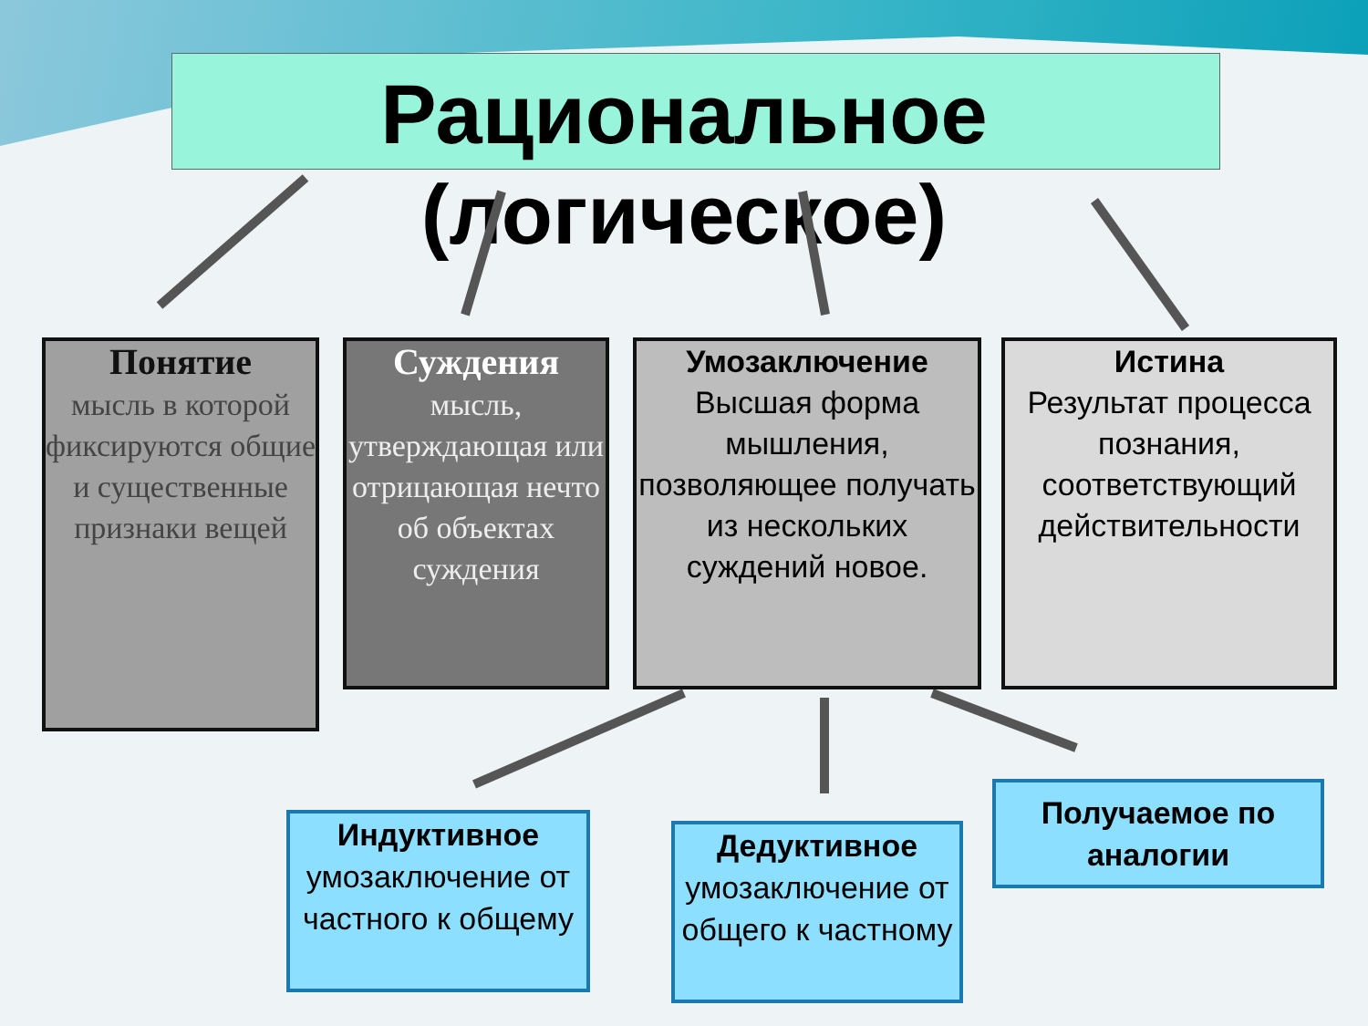Рациональное
(логическое)
Понятие
мысль в которой фиксируются общие и существенные признаки вещей
Суждения
мысль, утверждающая или отрицающая нечто об объектах суждения
Умозаключение
Высшая форма мышления, позволяющее получать из нескольких суждений новое.
Истина
Результат процесса познания, соответствующий действительности
Индуктивное
умозаключение от частного к общему
Дедуктивное
умозаключение от общего к частному
Получаемое по аналогии